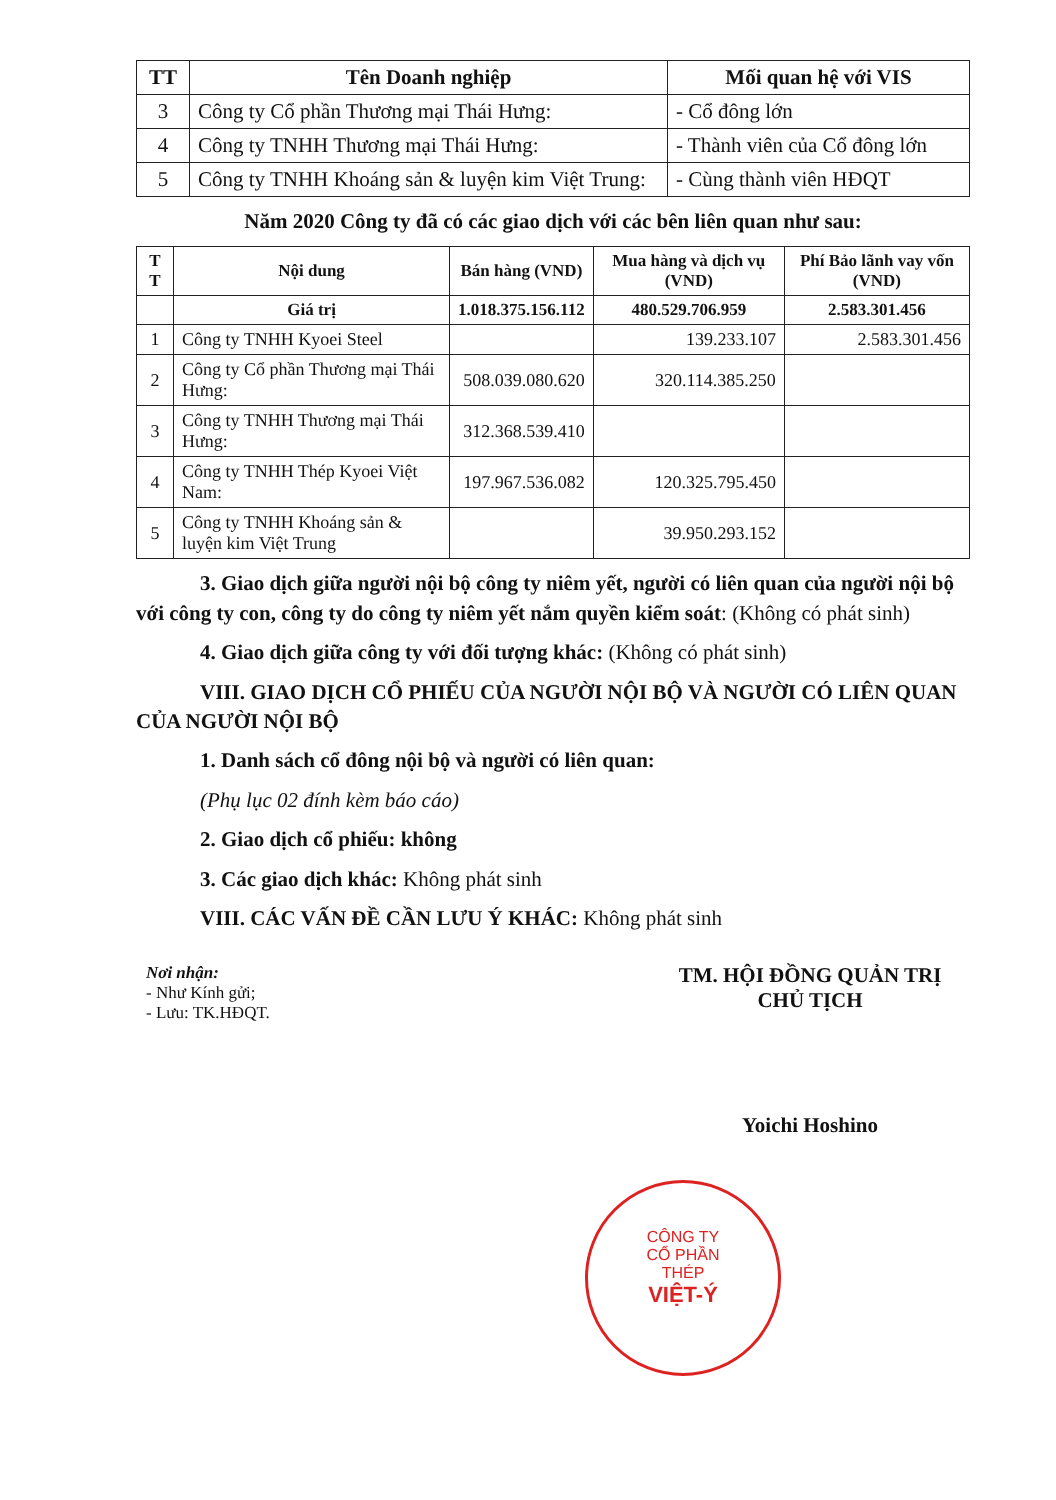| TT | Tên Doanh nghiệp | Mối quan hệ với VIS |
| --- | --- | --- |
| 3 | Công ty Cổ phần Thương mại Thái Hưng: | - Cổ đông lớn |
| 4 | Công ty TNHH Thương mại Thái Hưng: | - Thành viên của Cổ đông lớn |
| 5 | Công ty TNHH Khoáng sản & luyện kim Việt Trung: | - Cùng thành viên HĐQT |
Năm 2020 Công ty đã có các giao dịch với các bên liên quan như sau:
| T T | Nội dung | Bán hàng (VND) | Mua hàng và dịch vụ (VND) | Phí Bảo lãnh vay vốn (VND) |
| --- | --- | --- | --- | --- |
| | Giá trị | 1.018.375.156.112 | 480.529.706.959 | 2.583.301.456 |
| 1 | Công ty TNHH Kyoei Steel | | 139.233.107 | 2.583.301.456 |
| 2 | Công ty Cổ phần Thương mại Thái Hưng: | 508.039.080.620 | 320.114.385.250 | |
| 3 | Công ty TNHH Thương mại Thái Hưng: | 312.368.539.410 | | |
| 4 | Công ty TNHH Thép Kyoei Việt Nam: | 197.967.536.082 | 120.325.795.450 | |
| 5 | Công ty TNHH Khoáng sản & luyện kim Việt Trung | | 39.950.293.152 | |
3. Giao dịch giữa người nội bộ công ty niêm yết, người có liên quan của người nội bộ với công ty con, công ty do công ty niêm yết nắm quyền kiểm soát: (Không có phát sinh)
4. Giao dịch giữa công ty với đối tượng khác: (Không có phát sinh)
VIII. GIAO DỊCH CỔ PHIẾU CỦA NGƯỜI NỘI BỘ VÀ NGƯỜI CÓ LIÊN QUAN CỦA NGƯỜI NỘI BỘ
1. Danh sách cổ đông nội bộ và người có liên quan:
(Phụ lục 02 đính kèm báo cáo)
2. Giao dịch cổ phiếu: không
3. Các giao dịch khác: Không phát sinh
VIII. CÁC VẤN ĐỀ CẦN LƯU Ý KHÁC: Không phát sinh
Nơi nhận:
- Như Kính gửi;
- Lưu: TK.HĐQT.
TM. HỘI ĐỒNG QUẢN TRỊ
CHỦ TỊCH
Yoichi Hoshino
CÔNG TY
CỔ PHẦN
THÉP
VIỆT-Ý